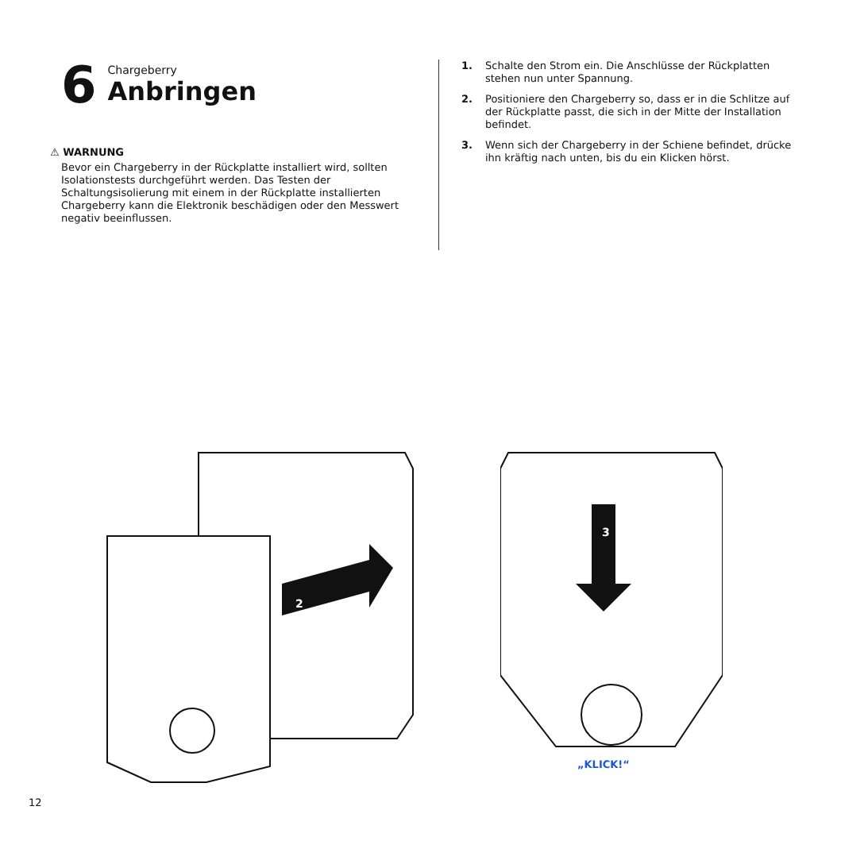6
Chargeberry
Anbringen
⚠ WARNUNG
Bevor ein Chargeberry in der Rückplatte installiert wird, sollten Isolationstests durchgeführt werden. Das Testen der Schaltungsisolierung mit einem in der Rückplatte installierten Chargeberry kann die Elektronik beschädigen oder den Messwert negativ beeinflussen.
1. Schalte den Strom ein. Die Anschlüsse der Rückplatten stehen nun unter Spannung.
2. Positioniere den Chargeberry so, dass er in die Schlitze auf der Rückplatte passt, die sich in der Mitte der Installation befindet.
3. Wenn sich der Chargeberry in der Schiene befindet, drücke ihn kräftig nach unten, bis du ein Klicken hörst.
2
3
„KLICK!“
12